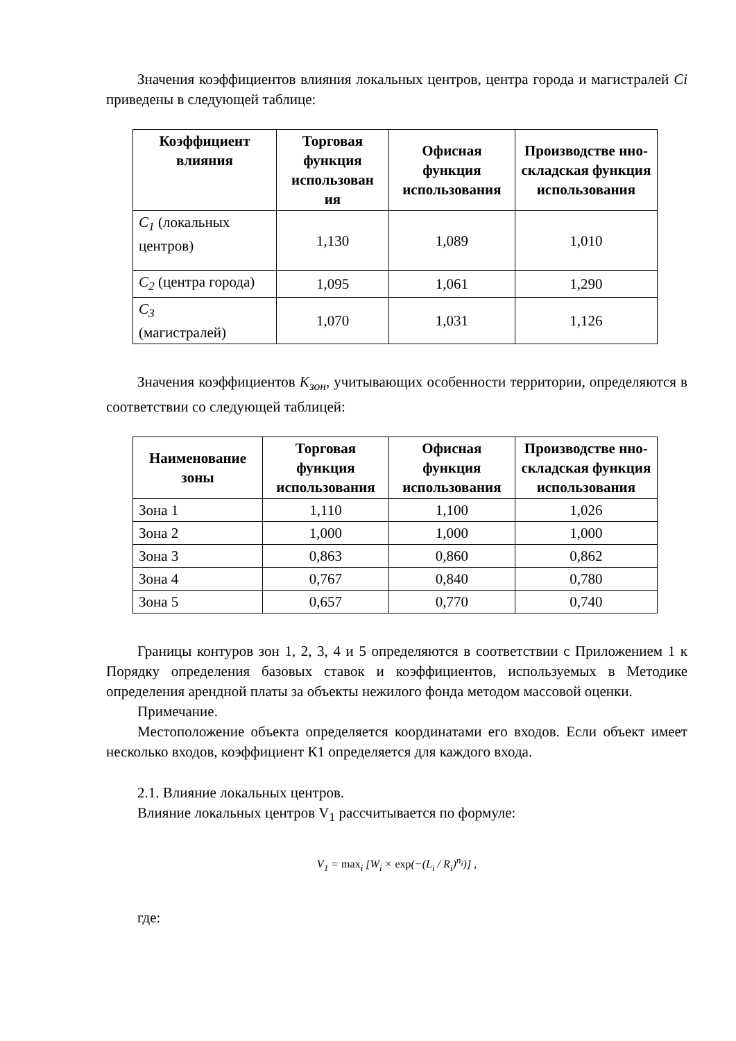Значения коэффициентов влияния локальных центров, центра города и магистралей Ci приведены в следующей таблице:
| Коэффициент влияния | Торговая функция использован ия | Офисная функция использования | Производстве нно-складская функция использования |
| --- | --- | --- | --- |
| C<sub>1</sub> (локальных центров) | 1,130 | 1,089 | 1,010 |
| C<sub>2</sub> (центра города) | 1,095 | 1,061 | 1,290 |
| C<sub>3</sub> (магистралей) | 1,070 | 1,031 | 1,126 |
Значения коэффициентов K<sub>зон</sub>, учитывающих особенности территории, определяются в соответствии со следующей таблицей:
| Наименование зоны | Торговая функция использования | Офисная функция использования | Производстве нно-складская функция использования |
| --- | --- | --- | --- |
| Зона 1 | 1,110 | 1,100 | 1,026 |
| Зона 2 | 1,000 | 1,000 | 1,000 |
| Зона 3 | 0,863 | 0,860 | 0,862 |
| Зона 4 | 0,767 | 0,840 | 0,780 |
| Зона 5 | 0,657 | 0,770 | 0,740 |
Границы контуров зон 1, 2, 3, 4 и 5 определяются в соответствии с Приложением 1 к Порядку определения базовых ставок и коэффициентов, используемых в Методике определения арендной платы за объекты нежилого фонда методом массовой оценки.
Примечание.
Местоположение объекта определяется координатами его входов. Если объект имеет несколько входов, коэффициент К1 определяется для каждого входа.
2.1. Влияние локальных центров.
Влияние локальных центров V<sub>1</sub> рассчитывается по формуле:
V<sub>1</sub> = max<sub>i</sub> [W<sub>i</sub> × exp(−(L<sub>i</sub> / R<sub>i</sub>)<sup>n<sub>i</sub></sup>)] ,
где: